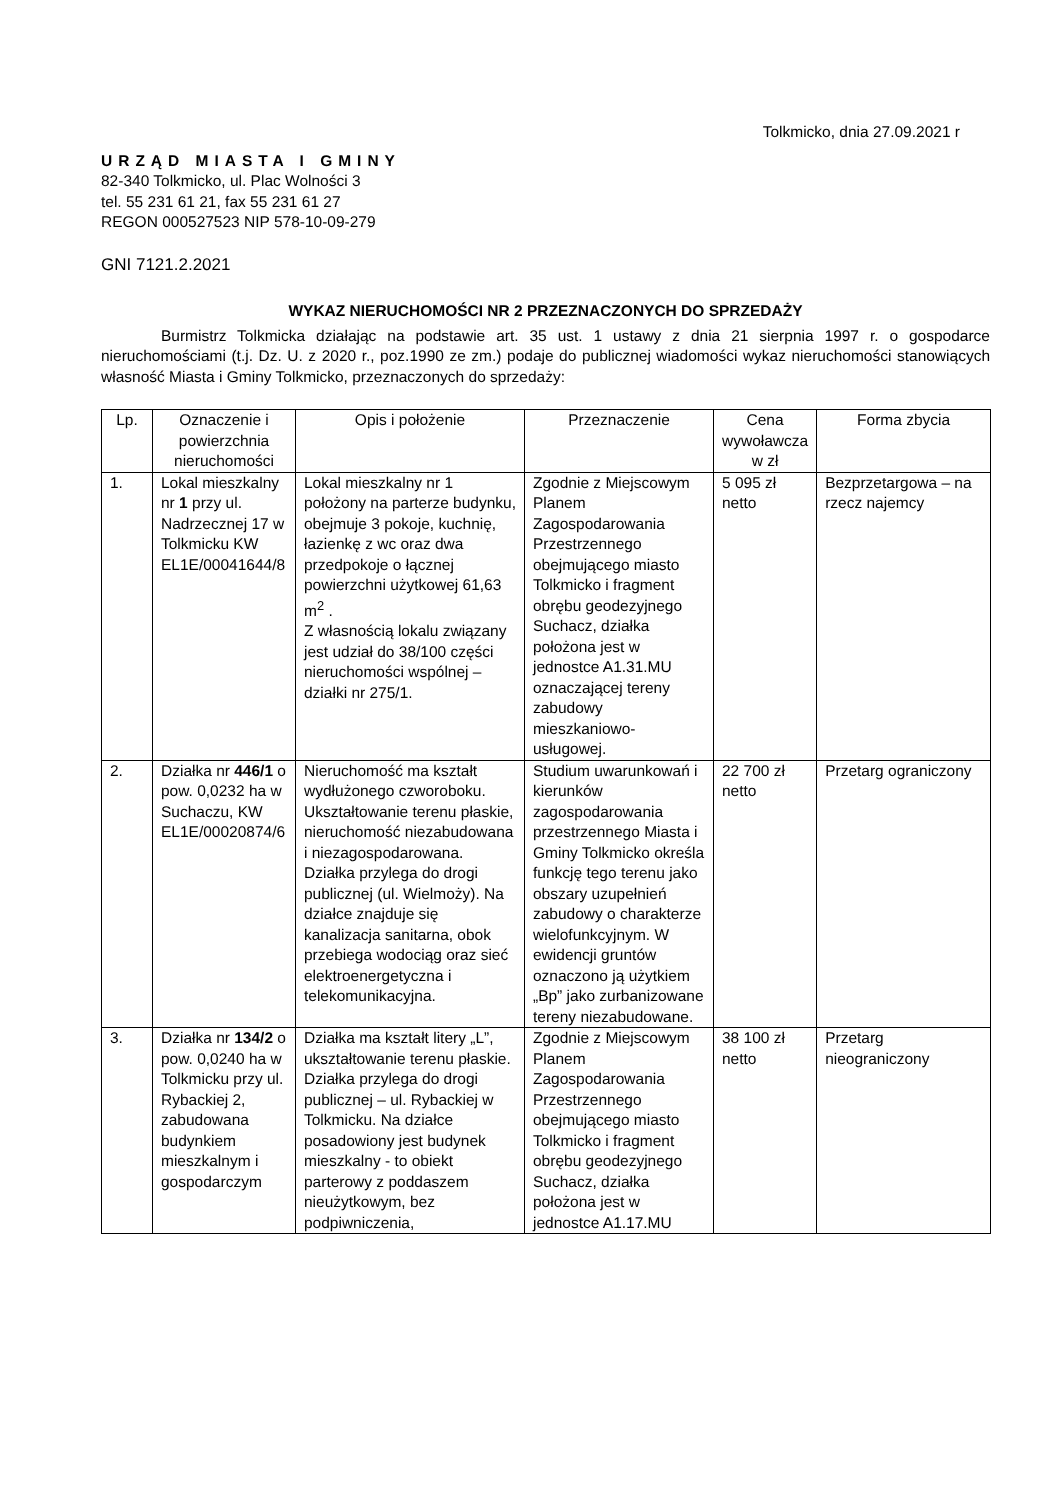Tolkmicko, dnia 27.09.2021 r
URZĄD MIASTA I GMINY
82-340 Tolkmicko, ul. Plac Wolności 3
tel. 55 231 61 21, fax 55 231 61 27
REGON 000527523 NIP 578-10-09-279
GNI 7121.2.2021
WYKAZ NIERUCHOMOŚCI NR 2 PRZEZNACZONYCH DO SPRZEDAŻY
Burmistrz Tolkmicka działając na podstawie art. 35 ust. 1 ustawy z dnia 21 sierpnia 1997 r. o gospodarce nieruchomościami (t.j. Dz. U. z 2020 r., poz.1990 ze zm.) podaje do publicznej wiadomości wykaz nieruchomości stanowiących własność Miasta i Gminy Tolkmicko, przeznaczonych do sprzedaży:
| Lp. | Oznaczenie i powierzchnia nieruchomości | Opis i położenie | Przeznaczenie | Cena wywoławcza w zł | Forma zbycia |
| --- | --- | --- | --- | --- | --- |
| 1. | Lokal mieszkalny nr 1 przy ul. Nadrzecznej 17 w Tolkmicku KW EL1E/00041644/8 | Lokal mieszkalny nr 1 położony na parterze budynku, obejmuje 3 pokoje, kuchnię, łazienkę z wc oraz dwa przedpokoje o łącznej powierzchni użytkowej 61,63 m<sup>2</sup> . Z własnością lokalu związany jest udział do 38/100 części nieruchomości wspólnej – działki nr 275/1. | Zgodnie z Miejscowym Planem Zagospodarowania Przestrzennego obejmującego miasto Tolkmicko i fragment obrębu geodezyjnego Suchacz, działka położona jest w jednostce A1.31.MU oznaczającej tereny zabudowy mieszkaniowo-usługowej. | 5 095 zł netto | Bezprzetargowa – na rzecz najemcy |
| 2. | Działka nr 446/1 o pow. 0,0232 ha w Suchaczu, KW EL1E/00020874/6 | Nieruchomość ma kształt wydłużonego czworoboku. Ukształtowanie terenu płaskie, nieruchomość niezabudowana i niezagospodarowana. Działka przylega do drogi publicznej (ul. Wielmoży). Na działce znajduje się kanalizacja sanitarna, obok przebiega wodociąg oraz sieć elektroenergetyczna i telekomunikacyjna. | Studium uwarunkowań i kierunków zagospodarowania przestrzennego Miasta i Gminy Tolkmicko określa funkcję tego terenu jako obszary uzupełnień zabudowy o charakterze wielofunkcyjnym. W ewidencji gruntów oznaczono ją użytkiem „Bp” jako zurbanizowane tereny niezabudowane. | 22 700 zł netto | Przetarg ograniczony |
| 3. | Działka nr 134/2 o pow. 0,0240 ha w Tolkmicku przy ul. Rybackiej 2, zabudowana budynkiem mieszkalnym i gospodarczym | Działka ma kształt litery „L”, ukształtowanie terenu płaskie. Działka przylega do drogi publicznej – ul. Rybackiej w Tolkmicku. Na działce posadowiony jest budynek mieszkalny - to obiekt parterowy z poddaszem nieużytkowym, bez podpiwniczenia, | Zgodnie z Miejscowym Planem Zagospodarowania Przestrzennego obejmującego miasto Tolkmicko i fragment obrębu geodezyjnego Suchacz, działka położona jest w jednostce A1.17.MU | 38 100 zł netto | Przetarg nieograniczony |